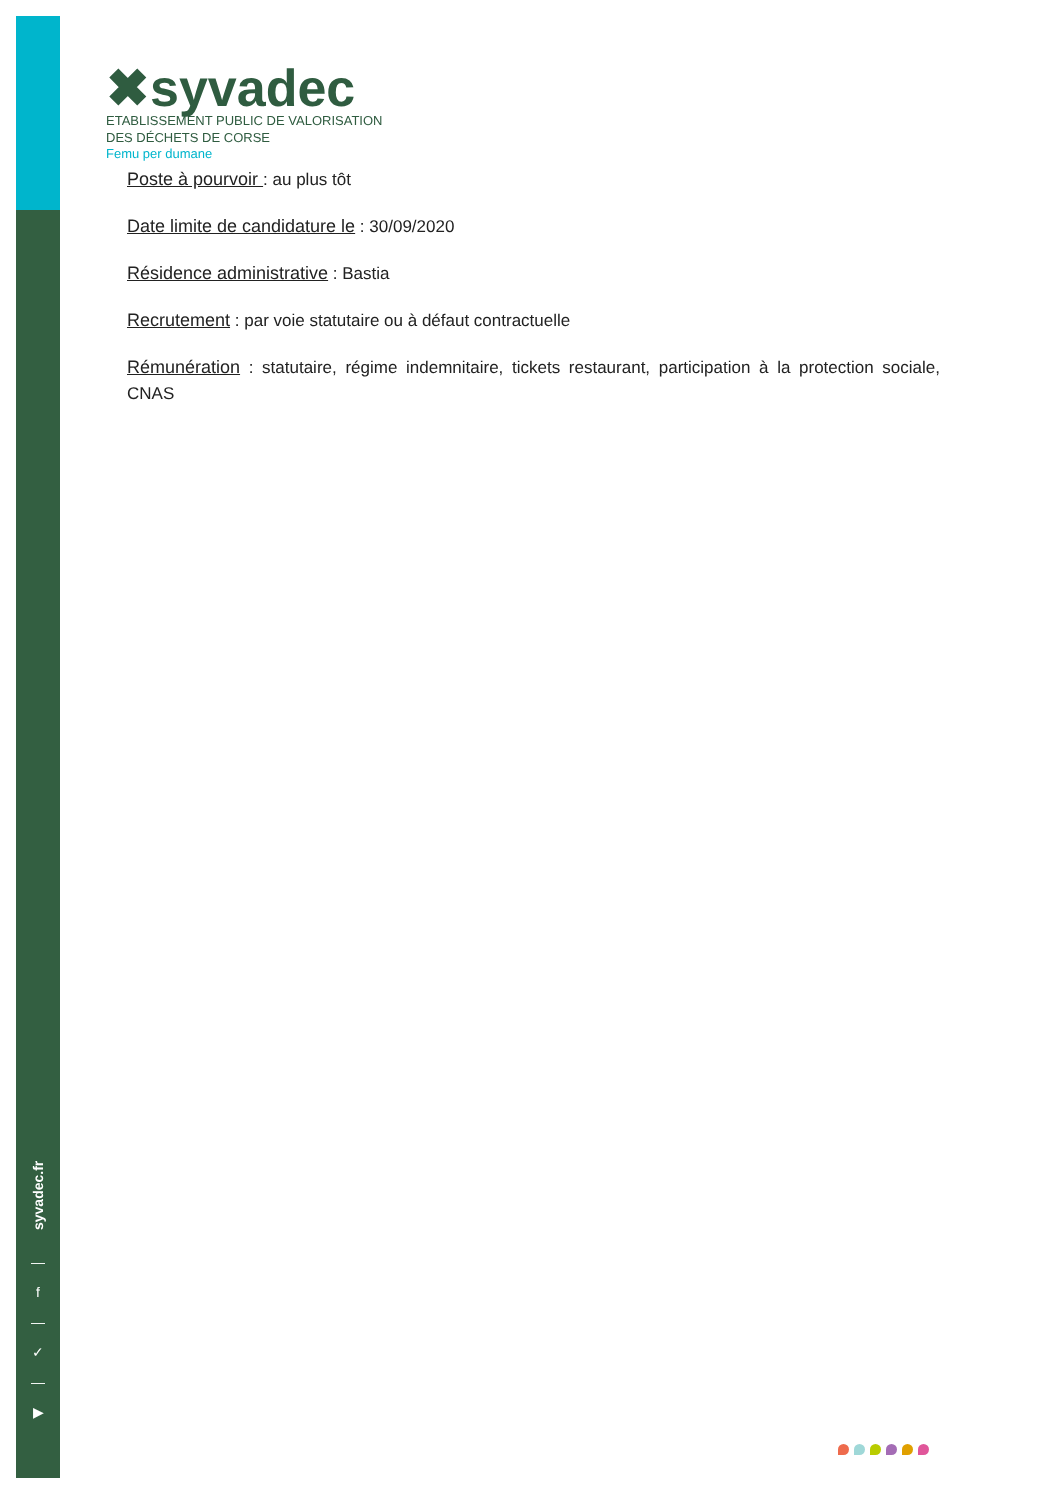syvadec.fr
—
f
—
✓
—
▶
✖syvadec
ETABLISSEMENT PUBLIC DE VALORISATION
DES DÉCHETS DE CORSE
Femu per dumane
Poste à pourvoir : au plus tôt
Date limite de candidature le : 30/09/2020
Résidence administrative : Bastia
Recrutement : par voie statutaire ou à défaut contractuelle
Rémunération : statutaire, régime indemnitaire, tickets restaurant, participation à la protection sociale, CNAS